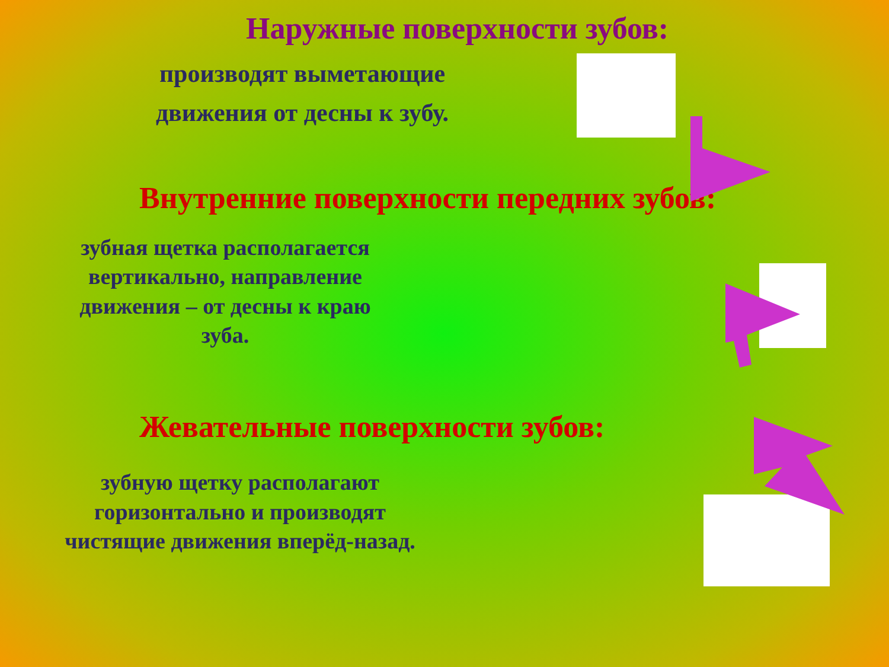Наружные поверхности зубов:
производят выметающие движения от десны к зубу.
Внутренние поверхности передних зубов:
зубная щетка располагается вертикально, направление движения – от десны к краю зуба.
Жевательные поверхности зубов:
зубную щетку располагают горизонтально и производят чистящие движения вперёд-назад.